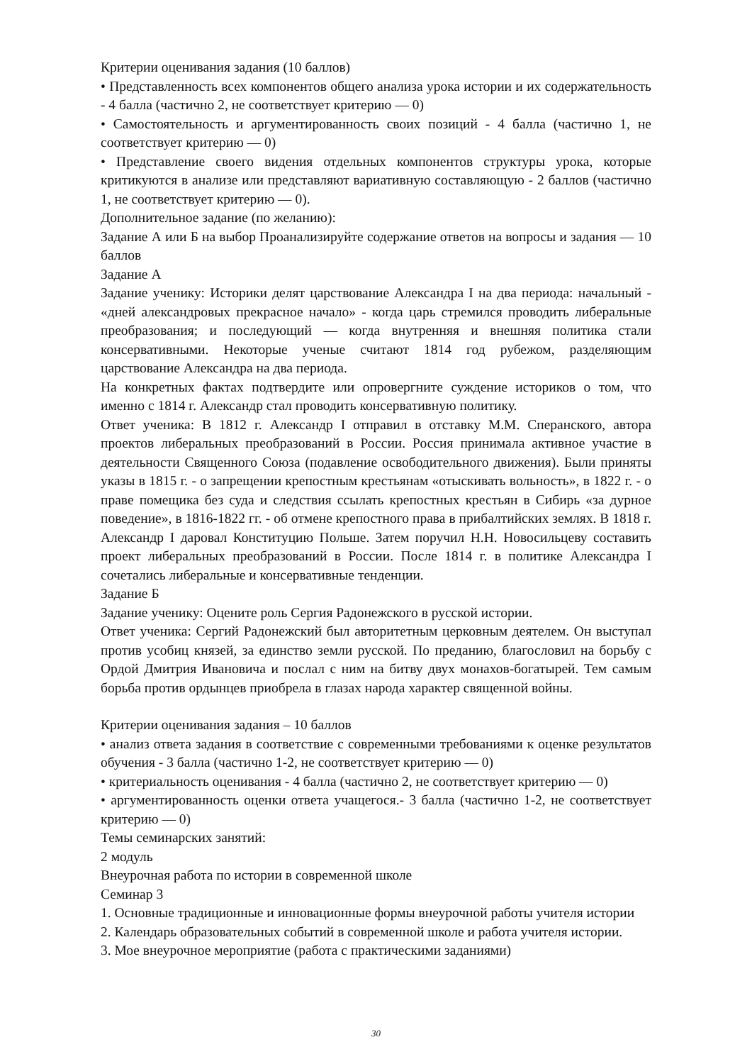Критерии оценивания задания (10 баллов)
• Представленность всех компонентов общего анализа урока истории и их содержательность - 4 балла (частично 2, не соответствует критерию — 0)
• Самостоятельность и аргументированность своих позиций - 4 балла (частично 1, не соответствует критерию — 0)
• Представление своего видения отдельных компонентов структуры урока, которые критикуются в анализе или представляют вариативную составляющую - 2 баллов (частично 1, не соответствует критерию — 0).
Дополнительное задание (по желанию):
Задание А или Б на выбор Проанализируйте содержание ответов на вопросы и задания — 10 баллов
Задание А
Задание ученику: Историки делят царствование Александра I на два периода: начальный - «дней александровых прекрасное начало» - когда царь стремился проводить либеральные преобразования; и последующий — когда внутренняя и внешняя политика стали консервативными. Некоторые ученые считают 1814 год рубежом, разделяющим царствование Александра на два периода.
На конкретных фактах подтвердите или опровергните суждение историков о том, что именно с 1814 г. Александр стал проводить консервативную политику.
Ответ ученика: В 1812 г. Александр I отправил в отставку М.М. Сперанского, автора проектов либеральных преобразований в России. Россия принимала активное участие в деятельности Священного Союза (подавление освободительного движения). Были приняты указы в 1815 г. - о запрещении крепостным крестьянам «отыскивать вольность», в 1822 г. - о праве помещика без суда и следствия ссылать крепостных крестьян в Сибирь «за дурное поведение», в 1816-1822 гг. - об отмене крепостного права в прибалтийских землях. В 1818 г. Александр I даровал Конституцию Польше. Затем поручил Н.Н. Новосильцеву составить проект либеральных преобразований в России. После 1814 г. в политике Александра I сочетались либеральные и консервативные тенденции.
Задание Б
Задание ученику: Оцените роль Сергия Радонежского в русской истории.
Ответ ученика: Сергий Радонежский был авторитетным церковным деятелем. Он выступал против усобиц князей, за единство земли русской. По преданию, благословил на борьбу с Ордой Дмитрия Ивановича и послал с ним на битву двух монахов-богатырей. Тем самым борьба против ордынцев приобрела в глазах народа характер священной войны.
Критерии оценивания задания – 10 баллов
• анализ ответа задания в соответствие с современными требованиями к оценке результатов обучения - 3 балла (частично 1-2, не соответствует критерию — 0)
• критериальность оценивания - 4 балла (частично 2, не соответствует критерию — 0)
• аргументированность оценки ответа учащегося.- 3 балла (частично 1-2, не соответствует критерию — 0)
Темы семинарских занятий:
2 модуль
Внеурочная работа по истории в современной школе
Семинар 3
1. Основные традиционные и инновационные формы внеурочной работы учителя истории
2. Календарь образовательных событий в современной школе и работа учителя истории.
3. Мое внеурочное мероприятие (работа с практическими заданиями)
30